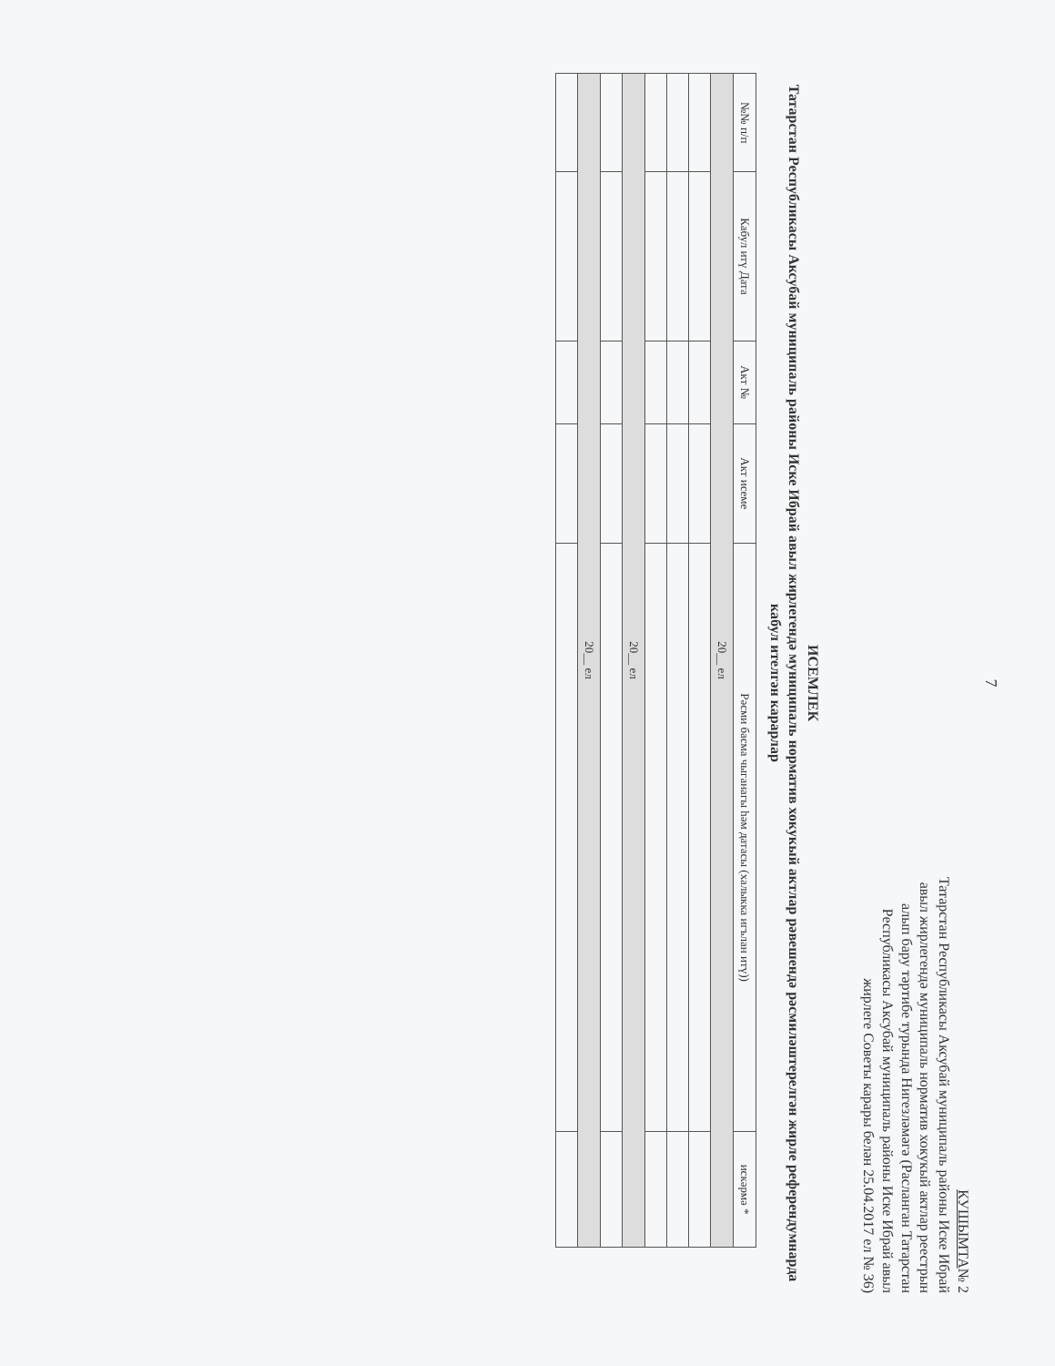7
КУШЫМТА№ 2
Татарстан Республикасы Аксубай муниципаль районы Иске Ибрай авыл жирлегендә муниципаль норматив хокукый актлар реестрын алып бару тәртибе турында Нигезләмәгә (Расланган Татарстан Республикасы Аксубай муниципаль районы Иске Ибрай авыл жирлеге Советы карары белән 25.04.2017 ел № 36)
ИСЕМЛЕК
Татарстан Республикасы Аксубай муниципаль районы Иске Ибрай авыл жирлегендә муниципаль норматив хокукый актлар рәвешендә рәсмиләштерелгән жирле референдумнарда кабул ителгән карарлар
| №№ п/п | Кабул итү Дата | Акт № | Акт исеме | Рәсми басма чыганагы һәм датасы (халыкка игълан итү)) | искәрмә * |
| --- | --- | --- | --- | --- | --- |
| 20__ ел | | | | | |
| 20__ ел | | | | | |
| 20__ ел | | | | | |